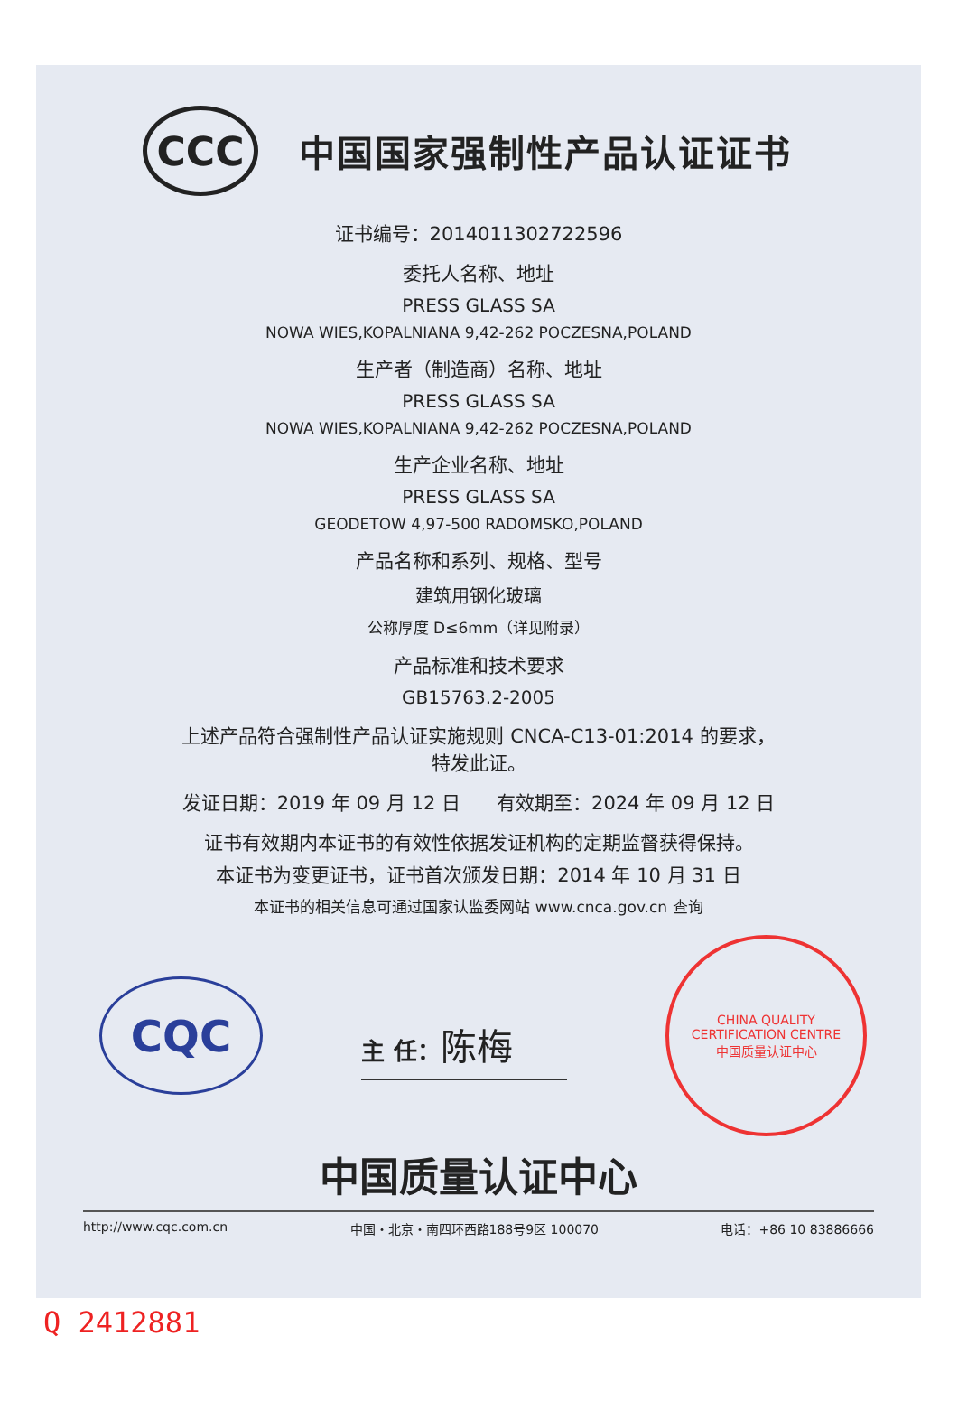CCC
中国国家强制性产品认证证书
证书编号：2014011302722596
委托人名称、地址
PRESS GLASS SA
NOWA WIES,KOPALNIANA 9,42-262 POCZESNA,POLAND
生产者（制造商）名称、地址
PRESS GLASS SA
NOWA WIES,KOPALNIANA 9,42-262 POCZESNA,POLAND
生产企业名称、地址
PRESS GLASS SA
GEODETOW 4,97-500 RADOMSKO,POLAND
产品名称和系列、规格、型号
建筑用钢化玻璃
公称厚度 D≤6mm（详见附录）
产品标准和技术要求
GB15763.2-2005
上述产品符合强制性产品认证实施规则 CNCA-C13-01:2014 的要求，
特发此证。
发证日期：2019 年 09 月 12 日 有效期至：2024 年 09 月 12 日
证书有效期内本证书的有效性依据发证机构的定期监督获得保持。
本证书为变更证书，证书首次颁发日期：2014 年 10 月 31 日
本证书的相关信息可通过国家认监委网站 www.cnca.gov.cn 查询
CQC
主 任：陈梅
CHINA QUALITY CERTIFICATION CENTRE
中国质量认证中心
中国质量认证中心
http://www.cqc.com.cn 中国・北京・南四环西路188号9区 100070 电话：+86 10 83886666
Q 2412881